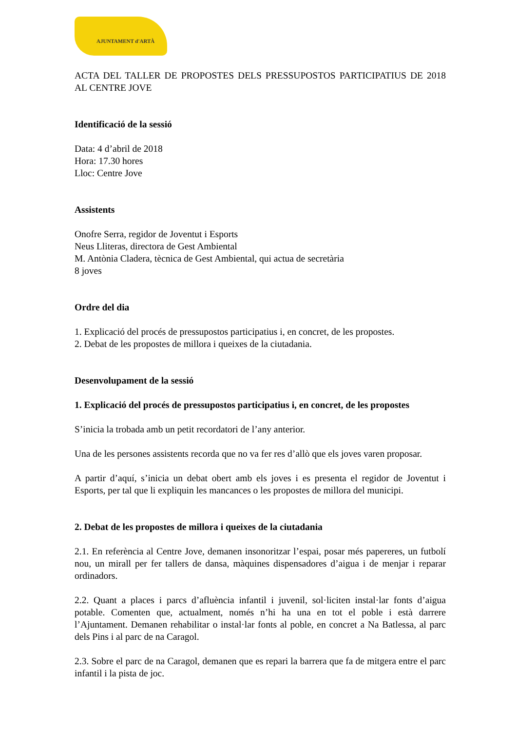AJUNTAMENT d'ARTÀ
ACTA DEL TALLER DE PROPOSTES DELS PRESSUPOSTOS PARTICIPATIUS DE 2018 AL CENTRE JOVE
Identificació de la sessió
Data: 4 d’abril de 2018
Hora: 17.30 hores
Lloc: Centre Jove
Assistents
Onofre Serra, regidor de Joventut i Esports
Neus Lliteras, directora de Gest Ambiental
M. Antònia Cladera, tècnica de Gest Ambiental, qui actua de secretària
8 joves
Ordre del dia
1. Explicació del procés de pressupostos participatius i, en concret, de les propostes.
2. Debat de les propostes de millora i queixes de la ciutadania.
Desenvolupament de la sessió
1. Explicació del procés de pressupostos participatius i, en concret, de les propostes
S’inicia la trobada amb un petit recordatori de l’any anterior.
Una de les persones assistents recorda que no va fer res d’allò que els joves varen proposar.
A partir d’aquí, s’inicia un debat obert amb els joves i es presenta el regidor de Joventut i Esports, per tal que li expliquin les mancances o les propostes de millora del municipi.
2. Debat de les propostes de millora i queixes de la ciutadania
2.1. En referència al Centre Jove, demanen insonoritzar l’espai, posar més papereres, un futbolí nou, un mirall per fer tallers de dansa, màquines dispensadores d’aigua i de menjar i reparar ordinadors.
2.2. Quant a places i parcs d’afluència infantil i juvenil, sol·liciten instal·lar fonts d’aigua potable. Comenten que, actualment, només n’hi ha una en tot el poble i està darrere l’Ajuntament. Demanen rehabilitar o instal·lar fonts al poble, en concret a Na Batlessa, al parc dels Pins i al parc de na Caragol.
2.3. Sobre el parc de na Caragol, demanen que es repari la barrera que fa de mitgera entre el parc infantil i la pista de joc.